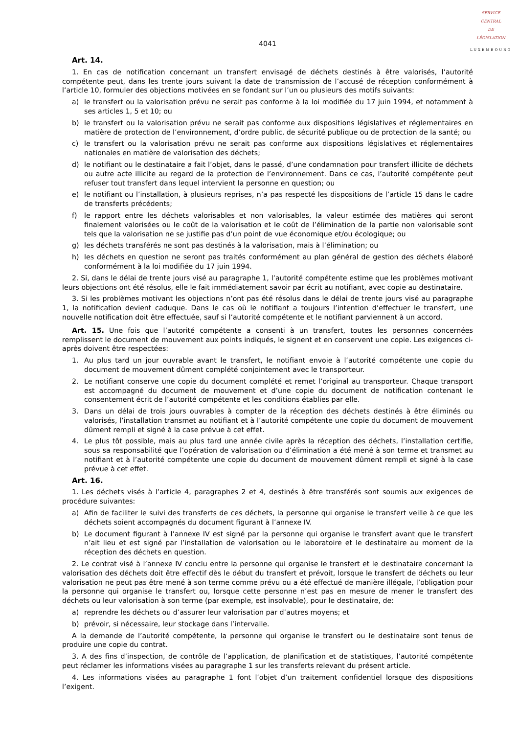SERVICE
CENTRAL
DE
LÉGISLATION
LUXEMBOURG
4041
Art. 14.
1. En cas de notification concernant un transfert envisagé de déchets destinés à être valorisés, l’autorité compétente peut, dans les trente jours suivant la date de transmission de l’accusé de réception conformément à l’article 10, formuler des objections motivées en se fondant sur l’un ou plusieurs des motifs suivants:
a) le transfert ou la valorisation prévu ne serait pas conforme à la loi modifiée du 17 juin 1994, et notamment à ses articles 1, 5 et 10; ou
b) le transfert ou la valorisation prévu ne serait pas conforme aux dispositions législatives et réglementaires en matière de protection de l’environnement, d’ordre public, de sécurité publique ou de protection de la santé; ou
c) le transfert ou la valorisation prévu ne serait pas conforme aux dispositions législatives et réglementaires nationales en matière de valorisation des déchets;
d) le notifiant ou le destinataire a fait l’objet, dans le passé, d’une condamnation pour transfert illicite de déchets ou autre acte illicite au regard de la protection de l’environnement. Dans ce cas, l’autorité compétente peut refuser tout transfert dans lequel intervient la personne en question; ou
e) le notifiant ou l’installation, à plusieurs reprises, n’a pas respecté les dispositions de l’article 15 dans le cadre de transferts précédents;
f) le rapport entre les déchets valorisables et non valorisables, la valeur estimée des matières qui seront finalement valorisées ou le coût de la valorisation et le coût de l’élimination de la partie non valorisable sont tels que la valorisation ne se justifie pas d’un point de vue économique et/ou écologique; ou
g) les déchets transférés ne sont pas destinés à la valorisation, mais à l’élimination; ou
h) les déchets en question ne seront pas traités conformément au plan général de gestion des déchets élaboré conformément à la loi modifiée du 17 juin 1994.
2. Si, dans le délai de trente jours visé au paragraphe 1, l’autorité compétente estime que les problèmes motivant leurs objections ont été résolus, elle le fait immédiatement savoir par écrit au notifiant, avec copie au destinataire.
3. Si les problèmes motivant les objections n’ont pas été résolus dans le délai de trente jours visé au paragraphe 1, la notification devient caduque. Dans le cas où le notifiant a toujours l’intention d’effectuer le transfert, une nouvelle notification doit être effectuée, sauf si l’autorité compétente et le notifiant parviennent à un accord.
Art. 15. Une fois que l’autorité compétente a consenti à un transfert, toutes les personnes concernées remplissent le document de mouvement aux points indiqués, le signent et en conservent une copie. Les exigences ci-après doivent être respectées:
1. Au plus tard un jour ouvrable avant le transfert, le notifiant envoie à l’autorité compétente une copie du document de mouvement dûment complété conjointement avec le transporteur.
2. Le notifiant conserve une copie du document complété et remet l’original au transporteur. Chaque transport est accompagné du document de mouvement et d’une copie du document de notification contenant le consentement écrit de l’autorité compétente et les conditions établies par elle.
3. Dans un délai de trois jours ouvrables à compter de la réception des déchets destinés à être éliminés ou valorisés, l’installation transmet au notifiant et à l’autorité compétente une copie du document de mouvement dûment rempli et signé à la case prévue à cet effet.
4. Le plus tôt possible, mais au plus tard une année civile après la réception des déchets, l’installation certifie, sous sa responsabilité que l’opération de valorisation ou d’élimination a été mené à son terme et transmet au notifiant et à l’autorité compétente une copie du document de mouvement dûment rempli et signé à la case prévue à cet effet.
Art. 16.
1. Les déchets visés à l’article 4, paragraphes 2 et 4, destinés à être transférés sont soumis aux exigences de procédure suivantes:
a) Afin de faciliter le suivi des transferts de ces déchets, la personne qui organise le transfert veille à ce que les déchets soient accompagnés du document figurant à l’annexe IV.
b) Le document figurant à l’annexe IV est signé par la personne qui organise le transfert avant que le transfert n’ait lieu et est signé par l’installation de valorisation ou le laboratoire et le destinataire au moment de la réception des déchets en question.
2. Le contrat visé à l’annexe IV conclu entre la personne qui organise le transfert et le destinataire concernant la valorisation des déchets doit être effectif dès le début du transfert et prévoit, lorsque le transfert de déchets ou leur valorisation ne peut pas être mené à son terme comme prévu ou a été effectué de manière illégale, l’obligation pour la personne qui organise le transfert ou, lorsque cette personne n’est pas en mesure de mener le transfert des déchets ou leur valorisation à son terme (par exemple, est insolvable), pour le destinataire, de:
a) reprendre les déchets ou d’assurer leur valorisation par d’autres moyens; et
b) prévoir, si nécessaire, leur stockage dans l’intervalle.
A la demande de l’autorité compétente, la personne qui organise le transfert ou le destinataire sont tenus de produire une copie du contrat.
3. A des fins d’inspection, de contrôle de l’application, de planification et de statistiques, l’autorité compétente peut réclamer les informations visées au paragraphe 1 sur les transferts relevant du présent article.
4. Les informations visées au paragraphe 1 font l’objet d’un traitement confidentiel lorsque des dispositions l’exigent.